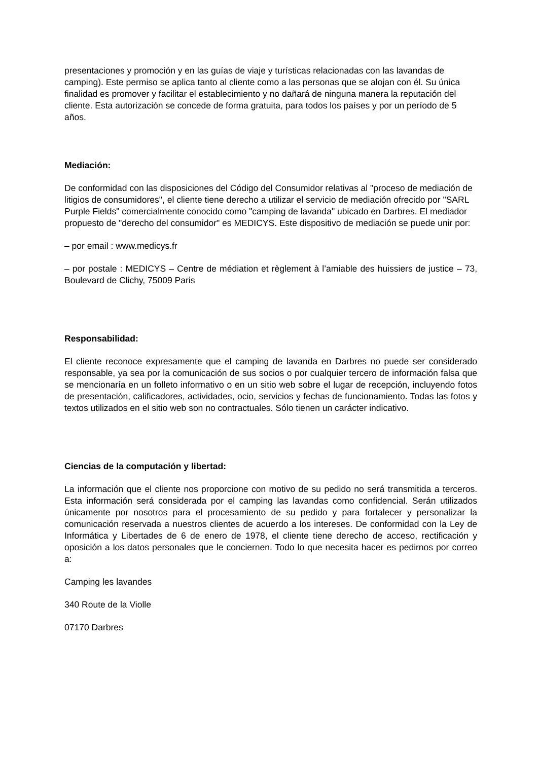presentaciones y promoción y en las guías de viaje y turísticas relacionadas con las lavandas de camping). Este permiso se aplica tanto al cliente como a las personas que se alojan con él. Su única finalidad es promover y facilitar el establecimiento y no dañará de ninguna manera la reputación del cliente. Esta autorización se concede de forma gratuita, para todos los países y por un período de 5 años.
Mediación:
De conformidad con las disposiciones del Código del Consumidor relativas al "proceso de mediación de litigios de consumidores", el cliente tiene derecho a utilizar el servicio de mediación ofrecido por "SARL Purple Fields" comercialmente conocido como "camping de lavanda" ubicado en Darbres. El mediador propuesto de "derecho del consumidor" es MEDICYS. Este dispositivo de mediación se puede unir por:
– por email : www.medicys.fr
– por postale : MEDICYS – Centre de médiation et règlement à l’amiable des huissiers de justice – 73, Boulevard de Clichy, 75009 Paris
Responsabilidad:
El cliente reconoce expresamente que el camping de lavanda en Darbres no puede ser considerado responsable, ya sea por la comunicación de sus socios o por cualquier tercero de información falsa que se mencionaría en un folleto informativo o en un sitio web sobre el lugar de recepción, incluyendo fotos de presentación, calificadores, actividades, ocio, servicios y fechas de funcionamiento. Todas las fotos y textos utilizados en el sitio web son no contractuales. Sólo tienen un carácter indicativo.
Ciencias de la computación y libertad:
La información que el cliente nos proporcione con motivo de su pedido no será transmitida a terceros. Esta información será considerada por el camping las lavandas como confidencial. Serán utilizados únicamente por nosotros para el procesamiento de su pedido y para fortalecer y personalizar la comunicación reservada a nuestros clientes de acuerdo a los intereses. De conformidad con la Ley de Informática y Libertades de 6 de enero de 1978, el cliente tiene derecho de acceso, rectificación y oposición a los datos personales que le conciernen. Todo lo que necesita hacer es pedirnos por correo a:
Camping les lavandes
340 Route de la Violle
07170 Darbres